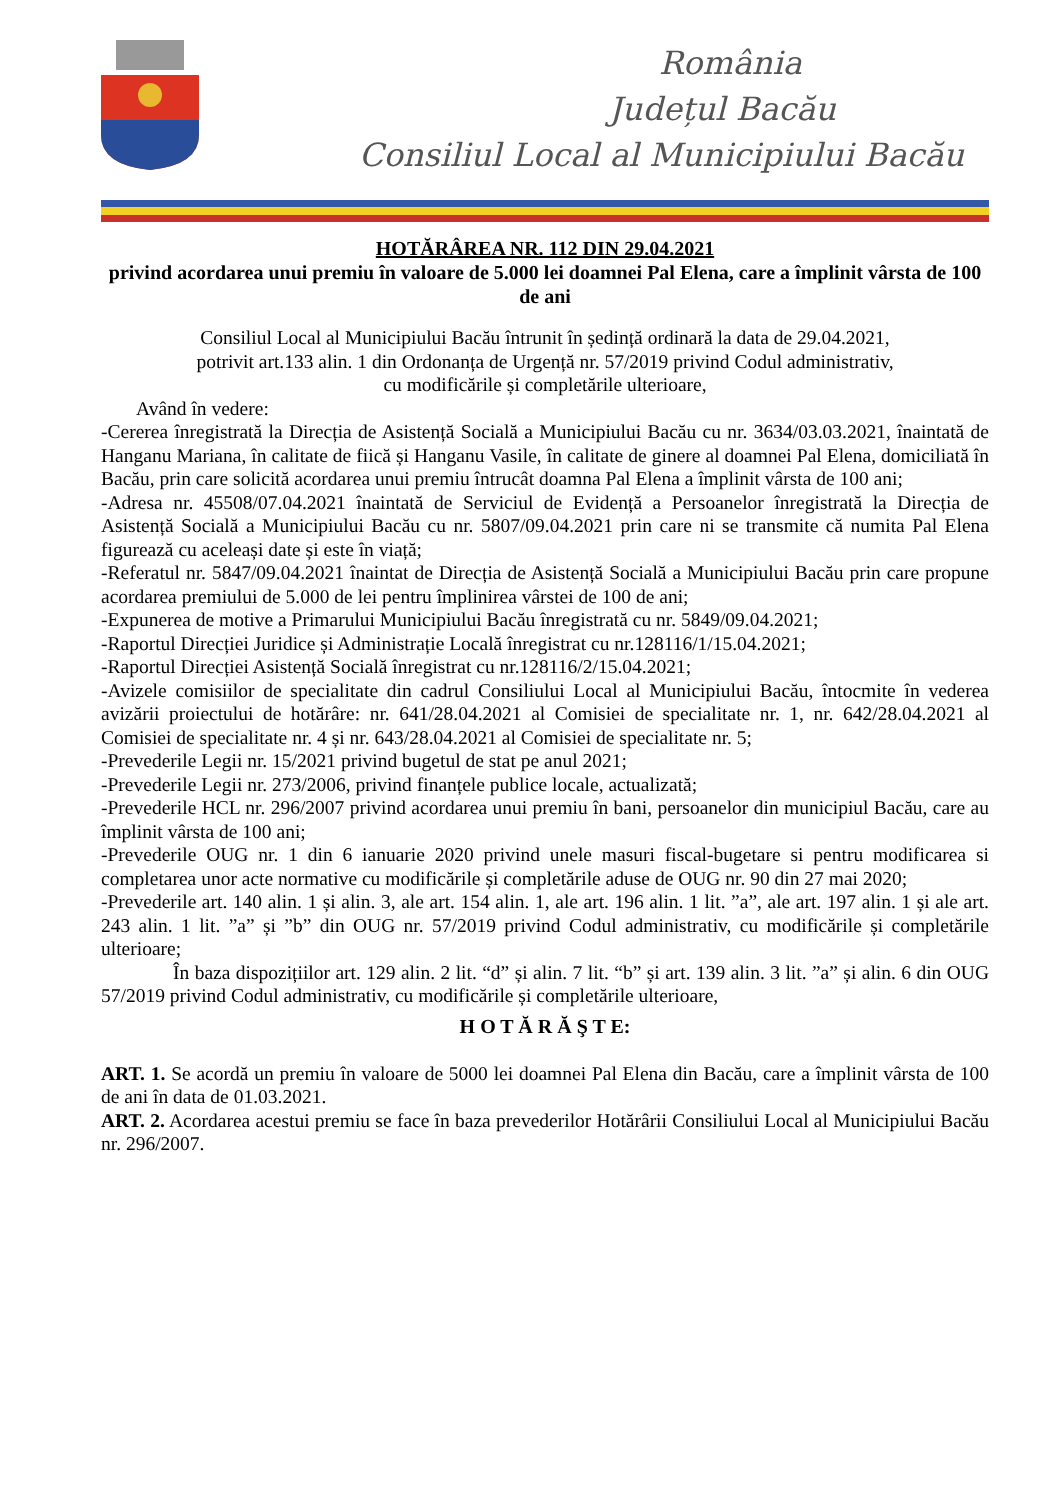România
Județul Bacău
Consiliul Local al Municipiului Bacău
HOTĂRÂREA NR. 112 DIN 29.04.2021
privind acordarea unui premiu în valoare de 5.000 lei doamnei Pal Elena, care a împlinit vârsta de 100 de ani
Consiliul Local al Municipiului Bacău întrunit în ședință ordinară la data de 29.04.2021,
potrivit art.133 alin. 1 din Ordonanța de Urgență nr. 57/2019 privind Codul administrativ,
cu modificările și completările ulterioare,
Având în vedere:
-Cererea înregistrată la Direcția de Asistență Socială a Municipiului Bacău cu nr. 3634/03.03.2021, înaintată de Hanganu Mariana, în calitate de fiică și Hanganu Vasile, în calitate de ginere al doamnei Pal Elena, domiciliată în Bacău, prin care solicită acordarea unui premiu întrucât doamna Pal Elena a împlinit vârsta de 100 ani;
-Adresa nr. 45508/07.04.2021 înaintată de Serviciul de Evidență a Persoanelor înregistrată la Direcția de Asistență Socială a Municipiului Bacău cu nr. 5807/09.04.2021 prin care ni se transmite că numita Pal Elena figurează cu aceleași date și este în viață;
-Referatul nr. 5847/09.04.2021 înaintat de Direcția de Asistență Socială a Municipiului Bacău prin care propune acordarea premiului de 5.000 de lei pentru împlinirea vârstei de 100 de ani;
-Expunerea de motive a Primarului Municipiului Bacău înregistrată cu nr. 5849/09.04.2021;
-Raportul Direcției Juridice și Administrație Locală înregistrat cu nr.128116/1/15.04.2021;
-Raportul Direcției Asistență Socială înregistrat cu nr.128116/2/15.04.2021;
-Avizele comisiilor de specialitate din cadrul Consiliului Local al Municipiului Bacău, întocmite în vederea avizării proiectului de hotărâre: nr. 641/28.04.2021 al Comisiei de specialitate nr. 1, nr. 642/28.04.2021 al Comisiei de specialitate nr. 4 și nr. 643/28.04.2021 al Comisiei de specialitate nr. 5;
-Prevederile Legii nr. 15/2021 privind bugetul de stat pe anul 2021;
-Prevederile Legii nr. 273/2006, privind finanțele publice locale, actualizată;
-Prevederile HCL nr. 296/2007 privind acordarea unui premiu în bani, persoanelor din municipiul Bacău, care au împlinit vârsta de 100 ani;
-Prevederile OUG nr. 1 din 6 ianuarie 2020 privind unele masuri fiscal-bugetare si pentru modificarea si completarea unor acte normative cu modificările și completările aduse de OUG nr. 90 din 27 mai 2020;
-Prevederile art. 140 alin. 1 și alin. 3, ale art. 154 alin. 1, ale art. 196 alin. 1 lit. ”a”, ale art. 197 alin. 1 și ale art. 243 alin. 1 lit. ”a” și ”b” din OUG nr. 57/2019 privind Codul administrativ, cu modificările și completările ulterioare;
În baza dispozițiilor art. 129 alin. 2 lit. “d” și alin. 7 lit. “b” și art. 139 alin. 3 lit. ”a” și alin. 6 din OUG 57/2019 privind Codul administrativ, cu modificările și completările ulterioare,
H O T Ă R Ă Ş T E:
ART. 1. Se acordă un premiu în valoare de 5000 lei doamnei Pal Elena din Bacău, care a împlinit vârsta de 100 de ani în data de 01.03.2021.
ART. 2. Acordarea acestui premiu se face în baza prevederilor Hotărârii Consiliului Local al Municipiului Bacău nr. 296/2007.